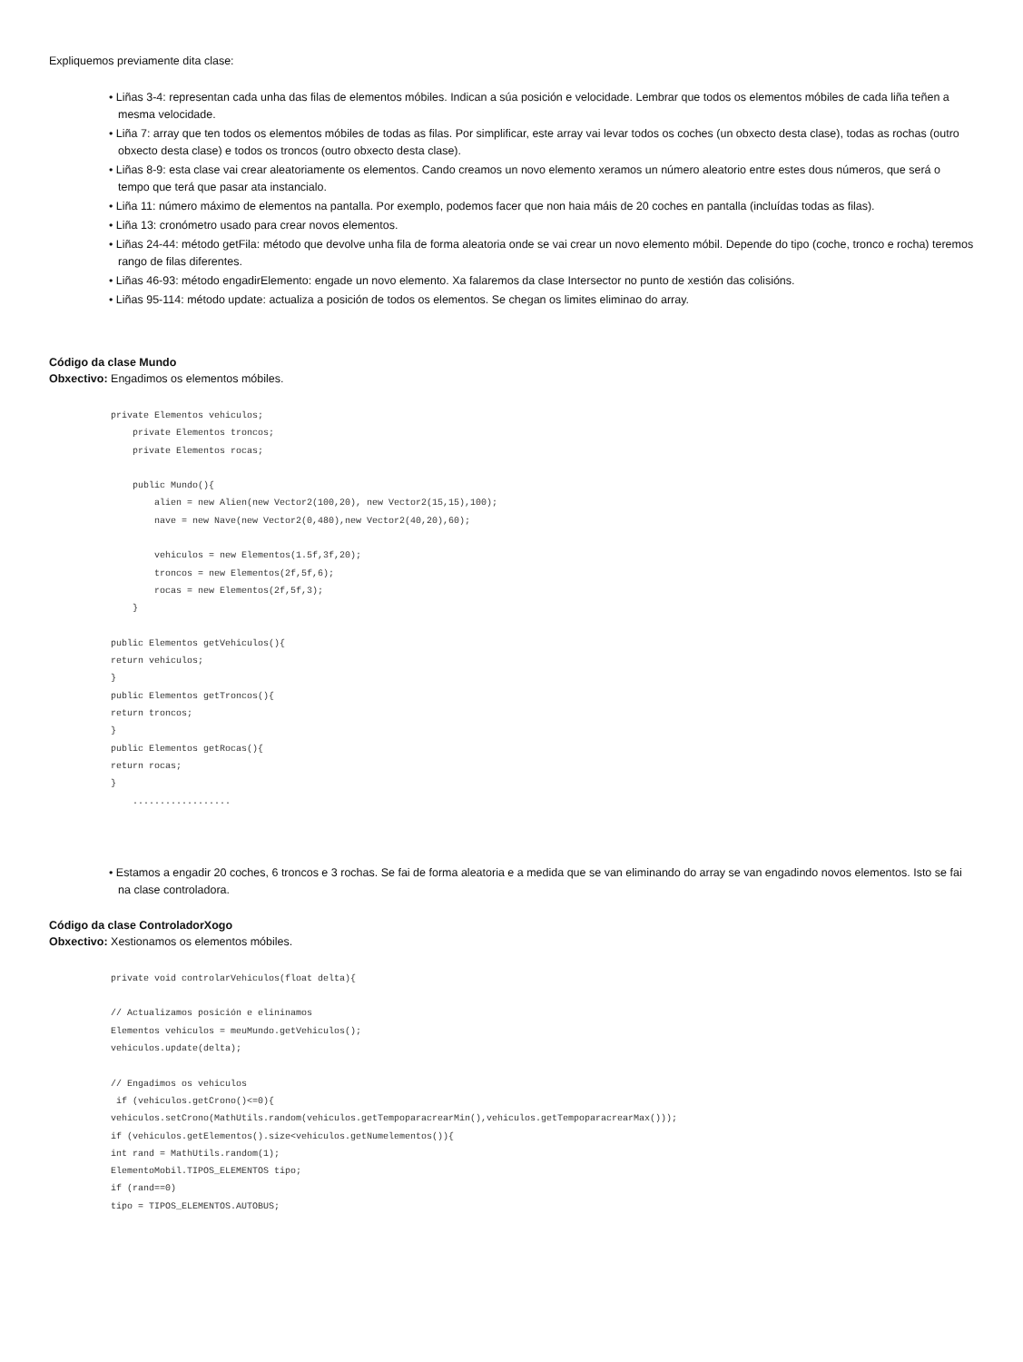Expliquemos previamente dita clase:
• Liñas 3-4: representan cada unha das filas de elementos móbiles. Indican a súa posición e velocidade. Lembrar que todos os elementos móbiles de cada liña teñen a mesma velocidade.
• Liña 7: array que ten todos os elementos móbiles de todas as filas. Por simplificar, este array vai levar todos os coches (un obxecto desta clase), todas as rochas (outro obxecto desta clase) e todos os troncos (outro obxecto desta clase).
• Liñas 8-9: esta clase vai crear aleatoriamente os elementos. Cando creamos un novo elemento xeramos un número aleatorio entre estes dous números, que será o tempo que terá que pasar ata instancialo.
• Liña 11: número máximo de elementos na pantalla. Por exemplo, podemos facer que non haia máis de 20 coches en pantalla (incluídas todas as filas).
• Liña 13: cronómetro usado para crear novos elementos.
• Liñas 24-44: método getFila: método que devolve unha fila de forma aleatoria onde se vai crear un novo elemento móbil. Depende do tipo (coche, tronco e rocha) teremos rango de filas diferentes.
• Liñas 46-93: método engadirElemento: engade un novo elemento. Xa falaremos da clase Intersector no punto de xestión das colisións.
• Liñas 95-114: método update: actualiza a posición de todos os elementos. Se chegan os limites eliminao do array.
Código da clase Mundo
Obxectivo: Engadimos os elementos móbiles.
private Elementos vehiculos;
    private Elementos troncos;
    private Elementos rocas;

    public Mundo(){
        alien = new Alien(new Vector2(100,20), new Vector2(15,15),100);
        nave = new Nave(new Vector2(0,480),new Vector2(40,20),60);

        vehiculos = new Elementos(1.5f,3f,20);
        troncos = new Elementos(2f,5f,6);
        rocas = new Elementos(2f,5f,3);
    }

public Elementos getVehiculos(){
return vehiculos;
}
public Elementos getTroncos(){
return troncos;
}
public Elementos getRocas(){
return rocas;
}
    ..................
• Estamos a engadir 20 coches, 6 troncos e 3 rochas. Se fai de forma aleatoria e a medida que se van eliminando do array se van engadindo novos elementos. Isto se fai na clase controladora.
Código da clase ControladorXogo
Obxectivo: Xestionamos os elementos móbiles.
private void controlarVehiculos(float delta){

// Actualizamos posición e elininamos
Elementos vehiculos = meuMundo.getVehiculos();
vehiculos.update(delta);

// Engadimos os vehiculos
 if (vehiculos.getCrono()<=0){
vehiculos.setCrono(MathUtils.random(vehiculos.getTempoparacrearMin(),vehiculos.getTempoparacrearMax()));
if (vehiculos.getElementos().size<vehiculos.getNumelementos()){
int rand = MathUtils.random(1);
ElementoMobil.TIPOS_ELEMENTOS tipo;
if (rand==0)
tipo = TIPOS_ELEMENTOS.AUTOBUS;